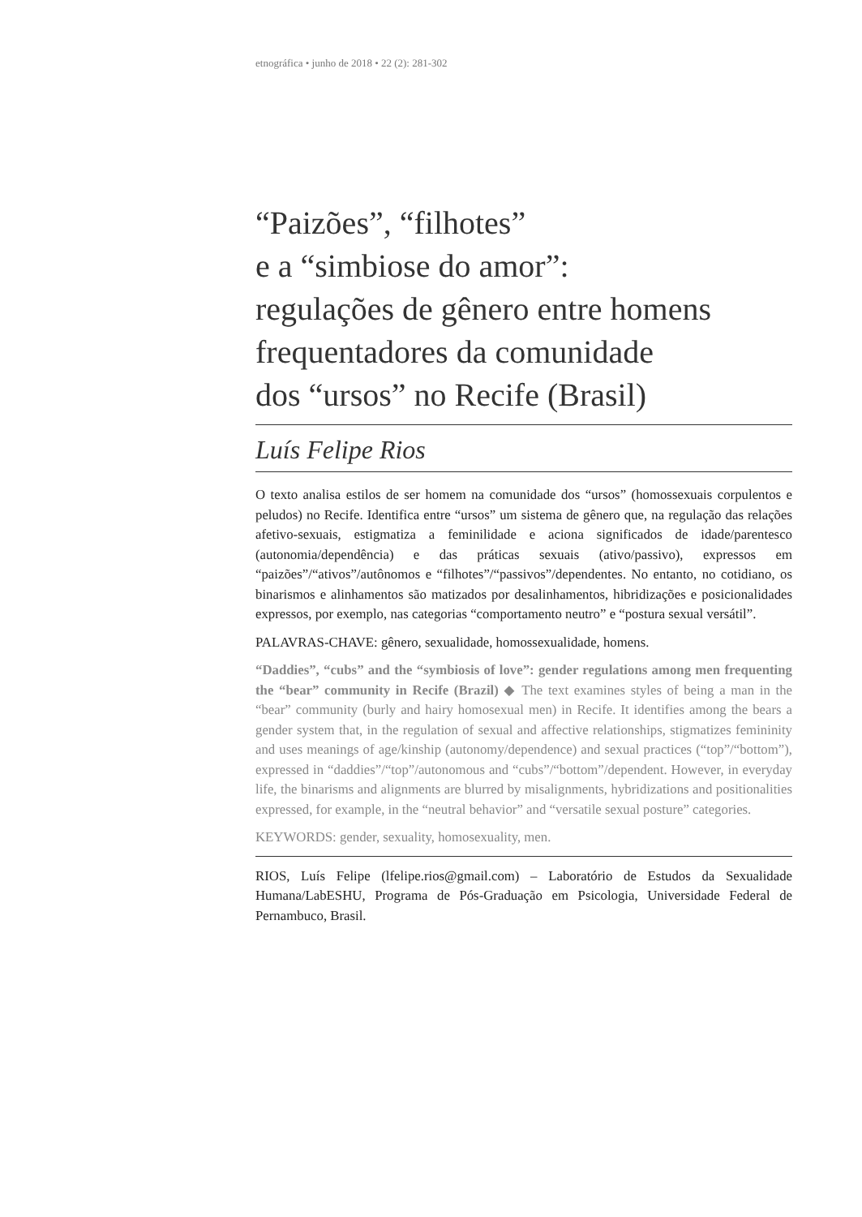etnográfica • junho de 2018 • 22 (2): 281-302
“Paizões”, “filhotes”
e a “simbiose do amor”:
regulações de gênero entre homens
frequentadores da comunidade
dos “ursos” no Recife (Brasil)
Luís Felipe Rios
O texto analisa estilos de ser homem na comunidade dos “ursos” (homossexuais corpulentos e peludos) no Recife. Identifica entre “ursos” um sistema de gênero que, na regulação das relações afetivo-sexuais, estigmatiza a feminilidade e aciona significados de idade/parentesco (autonomia/dependência) e das práticas sexuais (ativo/passivo), expressos em “paizões”/“ativos”/autônomos e “filhotes”/“passivos”/dependentes. No entanto, no cotidiano, os binarismos e alinhamentos são matizados por desalinhamentos, hibridizações e posicionalidades expressos, por exemplo, nas categorias “comportamento neutro” e “postura sexual versátil”.
PALAVRAS-CHAVE: gênero, sexualidade, homossexualidade, homens.
“Daddies”, “cubs” and the “symbiosis of love”: gender regulations among men frequenting the “bear” community in Recife (Brazil) ◆ The text examines styles of being a man in the “bear” community (burly and hairy homosexual men) in Recife. It identifies among the bears a gender system that, in the regulation of sexual and affective relationships, stigmatizes femininity and uses meanings of age/kinship (autonomy/dependence) and sexual practices (“top”/“bottom”), expressed in “daddies”/“top”/autonomous and “cubs”/“bottom”/dependent. However, in everyday life, the binarisms and alignments are blurred by misalignments, hybridizations and positionalities expressed, for example, in the “neutral behavior” and “versatile sexual posture” categories.
KEYWORDS: gender, sexuality, homosexuality, men.
RIOS, Luís Felipe (lfelipe.rios@gmail.com) – Laboratório de Estudos da Sexualidade Humana/LabESHU, Programa de Pós-Graduação em Psicologia, Universidade Federal de Pernambuco, Brasil.